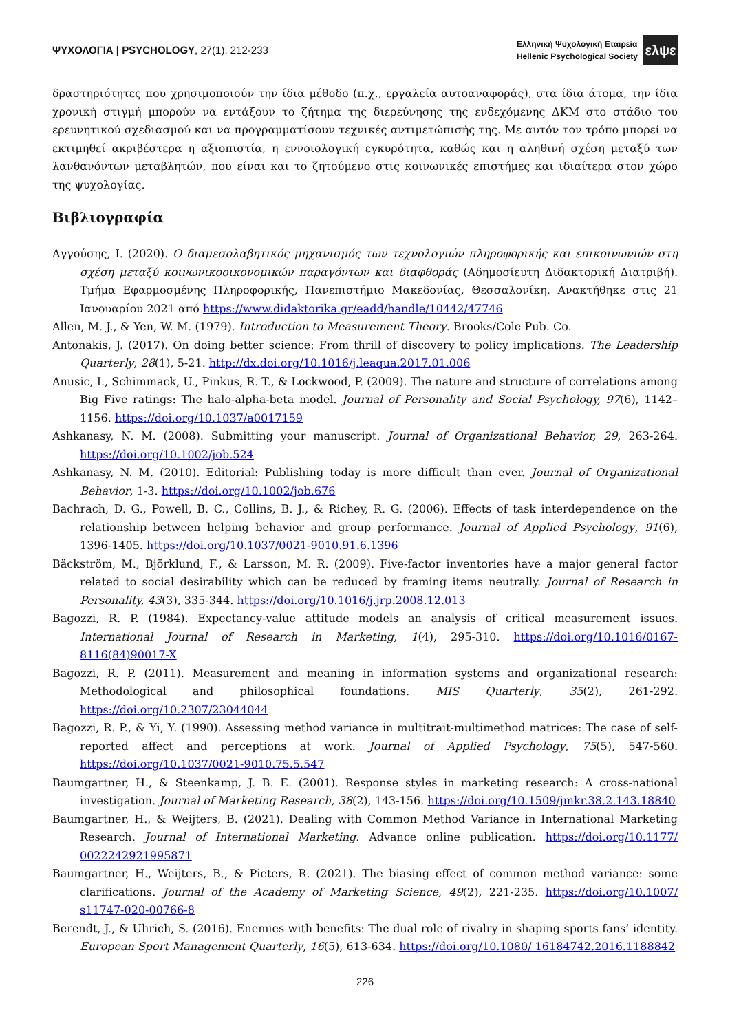ΨΥΧΟΛΟΓΙΑ | PSYCHOLOGY, 27(1), 212-233
Ελληνική Ψυχολογική Εταιρεία
Hellenic Psychological Society
ελψε
δραστηριότητες που χρησιμοποιούν την ίδια μέθοδο (π.χ., εργαλεία αυτοαναφοράς), στα ίδια άτομα, την ίδια χρονική στιγμή μπορούν να εντάξουν το ζήτημα της διερεύνησης της ενδεχόμενης ΔΚΜ στο στάδιο του ερευνητικού σχεδιασμού και να προγραμματίσουν τεχνικές αντιμετώπισής της. Με αυτόν τον τρόπο μπορεί να εκτιμηθεί ακριβέστερα η αξιοπιστία, η εννοιολογική εγκυρότητα, καθώς και η αληθινή σχέση μεταξύ των λανθανόντων μεταβλητών, που είναι και το ζητούμενο στις κοινωνικές επιστήμες και ιδιαίτερα στον χώρο της ψυχολογίας.
Βιβλιογραφία
Αγγούσης, Ι. (2020). Ο διαμεσολαβητικός μηχανισμός των τεχνολογιών πληροφορικής και επικοινωνιών στη σχέση μεταξύ κοινωνικοοικονομικών παραγόντων και διαφθοράς (Αδημοσίευτη Διδακτορική Διατριβή). Τμήμα Εφαρμοσμένης Πληροφορικής, Πανεπιστήμιο Μακεδονίας, Θεσσαλονίκη. Ανακτήθηκε στις 21 Ιανουαρίου 2021 από https://www.didaktorika.gr/eadd/handle/10442/47746
Allen, M. J., & Yen, W. M. (1979). Introduction to Measurement Theory. Brooks/Cole Pub. Co.
Antonakis, J. (2017). On doing better science: From thrill of discovery to policy implications. The Leadership Quarterly, 28(1), 5-21. http://dx.doi.org/10.1016/j.leaqua.2017.01.006
Anusic, I., Schimmack, U., Pinkus, R. T., & Lockwood, P. (2009). The nature and structure of correlations among Big Five ratings: The halo-alpha-beta model. Journal of Personality and Social Psychology, 97(6), 1142–1156. https://doi.org/10.1037/a0017159
Ashkanasy, N. M. (2008). Submitting your manuscript. Journal of Organizational Behavior, 29, 263-264. https://doi.org/10.1002/job.524
Ashkanasy, N. M. (2010). Editorial: Publishing today is more difficult than ever. Journal of Organizational Behavior, 1-3. https://doi.org/10.1002/job.676
Bachrach, D. G., Powell, B. C., Collins, B. J., & Richey, R. G. (2006). Effects of task interdependence on the relationship between helping behavior and group performance. Journal of Applied Psychology, 91(6), 1396-1405. https://doi.org/10.1037/0021-9010.91.6.1396
Bäckström, M., Björklund, F., & Larsson, M. R. (2009). Five-factor inventories have a major general factor related to social desirability which can be reduced by framing items neutrally. Journal of Research in Personality, 43(3), 335-344. https://doi.org/10.1016/j.jrp.2008.12.013
Bagozzi, R. P. (1984). Expectancy-value attitude models an analysis of critical measurement issues. International Journal of Research in Marketing, 1(4), 295-310. https://doi.org/10.1016/0167-8116(84)90017-X
Bagozzi, R. P. (2011). Measurement and meaning in information systems and organizational research: Methodological and philosophical foundations. MIS Quarterly, 35(2), 261-292. https://doi.org/10.2307/23044044
Bagozzi, R. P., & Yi, Y. (1990). Assessing method variance in multitrait-multimethod matrices: The case of self-reported affect and perceptions at work. Journal of Applied Psychology, 75(5), 547-560. https://doi.org/10.1037/0021-9010.75.5.547
Baumgartner, H., & Steenkamp, J. B. E. (2001). Response styles in marketing research: A cross-national investigation. Journal of Marketing Research, 38(2), 143-156. https://doi.org/10.1509/jmkr.38.2.143.18840
Baumgartner, H., & Weijters, B. (2021). Dealing with Common Method Variance in International Marketing Research. Journal of International Marketing. Advance online publication. https://doi.org/10.1177/ 0022242921995871
Baumgartner, H., Weijters, B., & Pieters, R. (2021). The biasing effect of common method variance: some clarifications. Journal of the Academy of Marketing Science, 49(2), 221-235. https://doi.org/10.1007/ s11747-020-00766-8
Berendt, J., & Uhrich, S. (2016). Enemies with benefits: The dual role of rivalry in shaping sports fans’ identity. European Sport Management Quarterly, 16(5), 613-634. https://doi.org/10.1080/ 16184742.2016.1188842
226